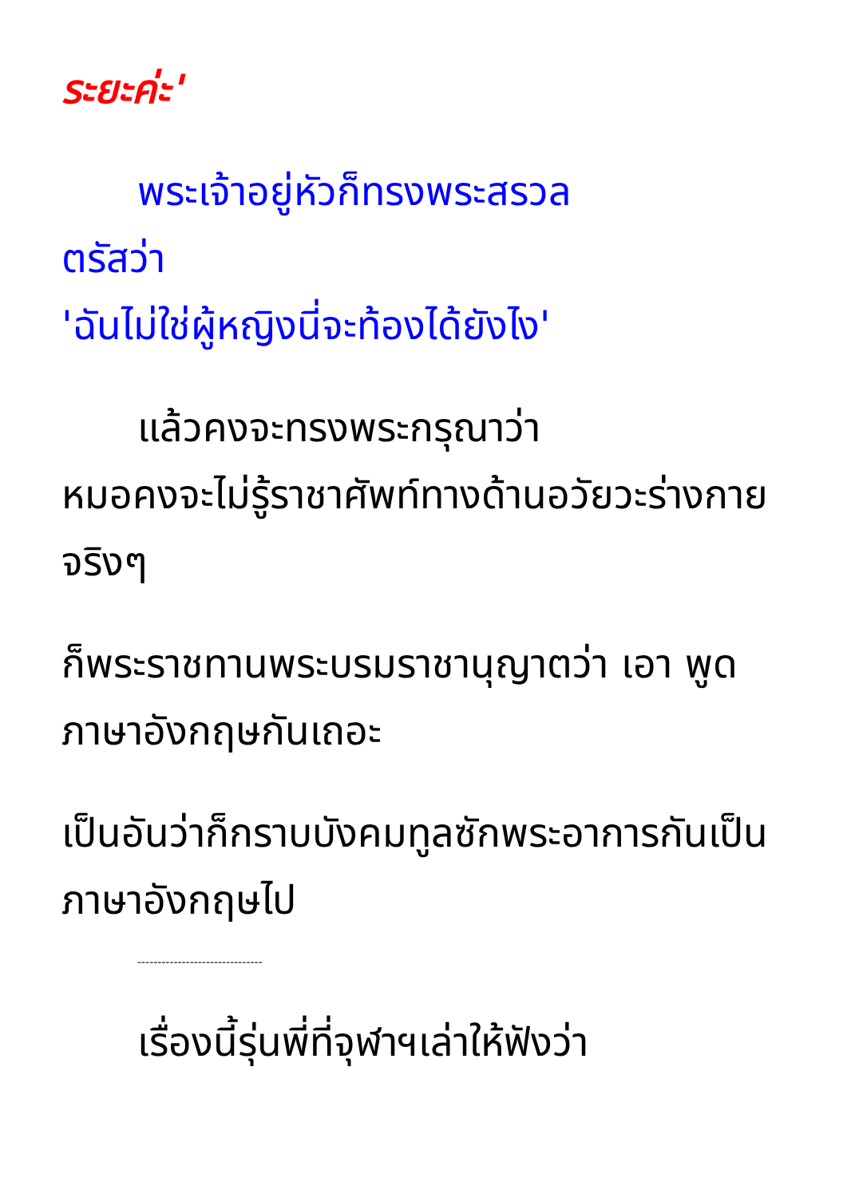ระยะค่ะ'
พระเจ้าอยู่หัวก็ทรงพระสรวล
ตรัสว่า
'ฉันไม่ใช่ผู้หญิงนี่จะท้องได้ยังไง'
แล้วคงจะทรงพระกรุณาว่า
หมอคงจะไม่รู้ราชาศัพท์ทางด้านอวัยวะร่างกายจริงๆ
ก็พระราชทานพระบรมราชานุญาตว่า เอา พูดภาษาอังกฤษกันเถอะ
เป็นอันว่าก็กราบบังคมทูลซักพระอาการกันเป็นภาษาอังกฤษไป
-------------------------------
เรื่องนี้รุ่นพี่ที่จุฬาฯเล่าให้ฟังว่า